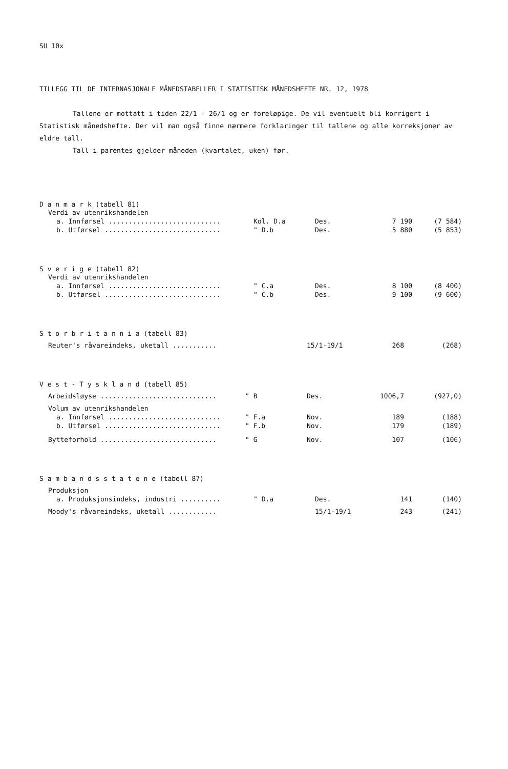SU 10x
TILLEGG TIL DE INTERNASJONALE MÅNEDSTABELLER I STATISTISK MÅNEDSHEFTE NR. 12, 1978
Tallene er mottatt i tiden 22/1 - 26/1 og er foreløpige. De vil eventuelt bli korrigert i Statistisk månedshefte. Der vil man også finne nærmere forklaringer til tallene og alle korreksjoner av eldre tall.
Tall i parentes gjelder måneden (kvartalet, uken) før.
D a n m a r k (tabell 81)
| Verdi av utenrikshandelen | | | | |
| a. Innførsel ............................ | Kol. D.a | Des. | 7 190 | (7 584) |
| b. Utførsel ............................. | " D.b | Des. | 5 880 | (5 853) |
S v e r i g e (tabell 82)
| Verdi av utenrikshandelen | | | | |
| a. Innførsel ............................ | " C.a | Des. | 8 100 | (8 400) |
| b. Utførsel ............................. | " C.b | Des. | 9 100 | (9 600) |
S t o r b r i t a n n i a (tabell 83)
| Reuter's råvareindeks, uketall ........... | | 15/1-19/1 | 268 | (268) |
V e s t - T y s k l a n d (tabell 85)
| Arbeidsløyse ............................. | " B | Des. | 1006,7 | (927,0) |
| Volum av utenrikshandelen | | | | |
| a. Innførsel ............................ | " F.a | Nov. | 189 | (188) |
| b. Utførsel ............................. | " F.b | Nov. | 179 | (189) |
| Bytteforhold ............................. | " G | Nov. | 107 | (106) |
S a m b a n d s s t a t e n e (tabell 87)
| Produksjon | | | | |
| a. Produksjonsindeks, industri .......... | " D.a | Des. | 141 | (140) |
| Moody's råvareindeks, uketall ............ | | 15/1-19/1 | 243 | (241) |